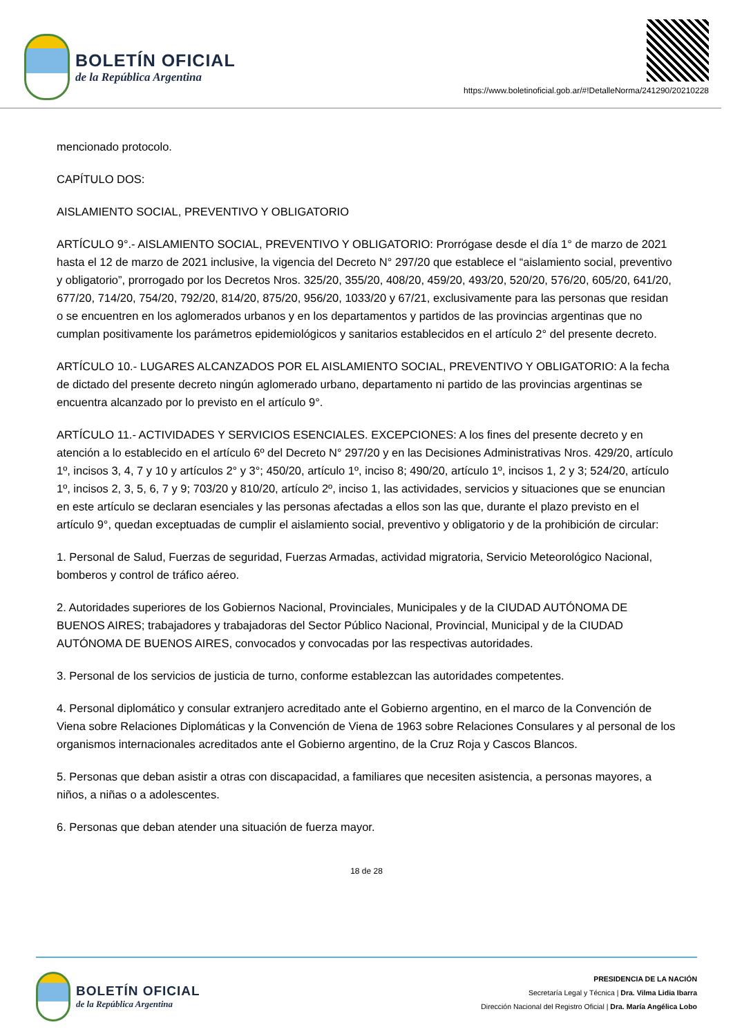BOLETÍN OFICIAL
de la República Argentina
https://www.boletinoficial.gob.ar/#!DetalleNorma/241290/20210228
mencionado protocolo.
CAPÍTULO DOS:
AISLAMIENTO SOCIAL, PREVENTIVO Y OBLIGATORIO
ARTÍCULO 9°.- AISLAMIENTO SOCIAL, PREVENTIVO Y OBLIGATORIO: Prorrógase desde el día 1° de marzo de 2021 hasta el 12 de marzo de 2021 inclusive, la vigencia del Decreto N° 297/20 que establece el “aislamiento social, preventivo y obligatorio”, prorrogado por los Decretos Nros. 325/20, 355/20, 408/20, 459/20, 493/20, 520/20, 576/20, 605/20, 641/20, 677/20, 714/20, 754/20, 792/20, 814/20, 875/20, 956/20, 1033/20 y 67/21, exclusivamente para las personas que residan o se encuentren en los aglomerados urbanos y en los departamentos y partidos de las provincias argentinas que no cumplan positivamente los parámetros epidemiológicos y sanitarios establecidos en el artículo 2° del presente decreto.
ARTÍCULO 10.- LUGARES ALCANZADOS POR EL AISLAMIENTO SOCIAL, PREVENTIVO Y OBLIGATORIO: A la fecha de dictado del presente decreto ningún aglomerado urbano, departamento ni partido de las provincias argentinas se encuentra alcanzado por lo previsto en el artículo 9°.
ARTÍCULO 11.- ACTIVIDADES Y SERVICIOS ESENCIALES. EXCEPCIONES: A los fines del presente decreto y en atención a lo establecido en el artículo 6º del Decreto N° 297/20 y en las Decisiones Administrativas Nros. 429/20, artículo 1º, incisos 3, 4, 7 y 10 y artículos 2° y 3°; 450/20, artículo 1º, inciso 8; 490/20, artículo 1º, incisos 1, 2 y 3; 524/20, artículo 1º, incisos 2, 3, 5, 6, 7 y 9; 703/20 y 810/20, artículo 2º, inciso 1, las actividades, servicios y situaciones que se enuncian en este artículo se declaran esenciales y las personas afectadas a ellos son las que, durante el plazo previsto en el artículo 9°, quedan exceptuadas de cumplir el aislamiento social, preventivo y obligatorio y de la prohibición de circular:
1. Personal de Salud, Fuerzas de seguridad, Fuerzas Armadas, actividad migratoria, Servicio Meteorológico Nacional, bomberos y control de tráfico aéreo.
2. Autoridades superiores de los Gobiernos Nacional, Provinciales, Municipales y de la CIUDAD AUTÓNOMA DE BUENOS AIRES; trabajadores y trabajadoras del Sector Público Nacional, Provincial, Municipal y de la CIUDAD AUTÓNOMA DE BUENOS AIRES, convocados y convocadas por las respectivas autoridades.
3. Personal de los servicios de justicia de turno, conforme establezcan las autoridades competentes.
4. Personal diplomático y consular extranjero acreditado ante el Gobierno argentino, en el marco de la Convención de Viena sobre Relaciones Diplomáticas y la Convención de Viena de 1963 sobre Relaciones Consulares y al personal de los organismos internacionales acreditados ante el Gobierno argentino, de la Cruz Roja y Cascos Blancos.
5. Personas que deban asistir a otras con discapacidad, a familiares que necesiten asistencia, a personas mayores, a niños, a niñas o a adolescentes.
6. Personas que deban atender una situación de fuerza mayor.
18 de 28
BOLETÍN OFICIAL
de la República Argentina
PRESIDENCIA DE LA NACIÓN
Secretaría Legal y Técnica | Dra. Vilma Lidia Ibarra
Dirección Nacional del Registro Oficial | Dra. María Angélica Lobo